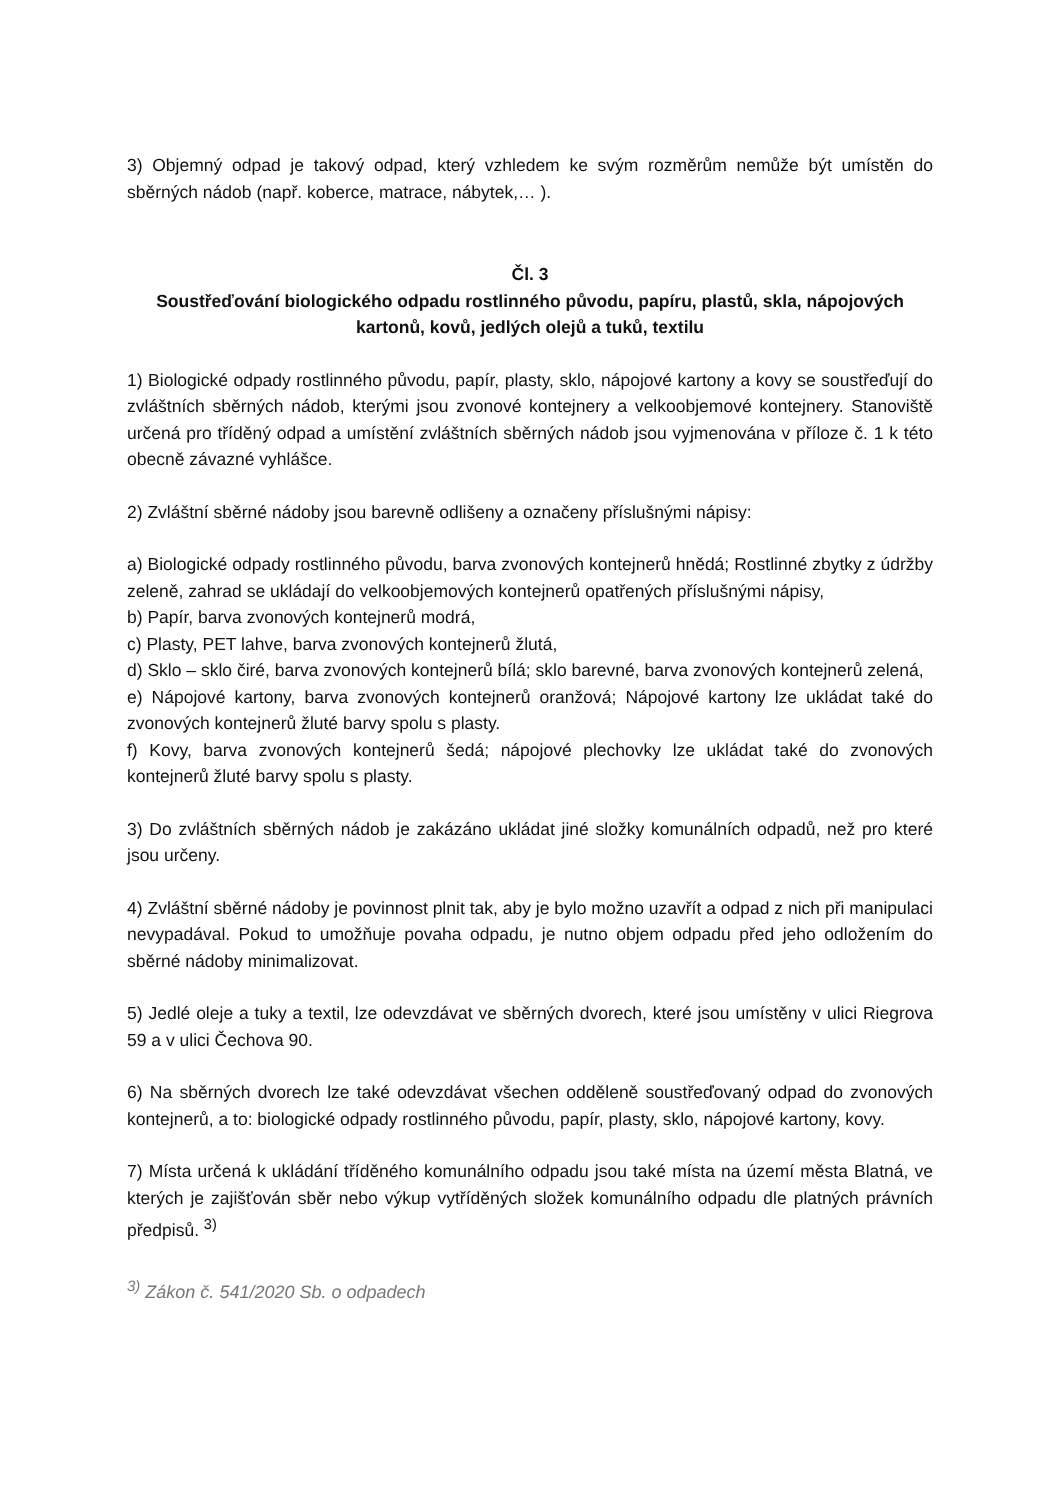3) Objemný odpad je takový odpad, který vzhledem ke svým rozměrům nemůže být umístěn do sběrných nádob (např. koberce, matrace, nábytek,… ).
Čl. 3
Soustřeďování biologického odpadu rostlinného původu, papíru, plastů, skla, nápojových kartonů, kovů, jedlých olejů a tuků, textilu
1) Biologické odpady rostlinného původu, papír, plasty, sklo, nápojové kartony a kovy se soustřeďují do zvláštních sběrných nádob, kterými jsou zvonové kontejnery a velkoobjemové kontejnery. Stanoviště určená pro tříděný odpad a umístění zvláštních sběrných nádob jsou vyjmenována v příloze č. 1 k této obecně závazné vyhlášce.
2) Zvláštní sběrné nádoby jsou barevně odlišeny a označeny příslušnými nápisy:
a) Biologické odpady rostlinného původu, barva zvonových kontejnerů hnědá; Rostlinné zbytky z údržby zeleně, zahrad se ukládají do velkoobjemových kontejnerů opatřených příslušnými nápisy,
b) Papír, barva zvonových kontejnerů modrá,
c) Plasty, PET lahve, barva zvonových kontejnerů žlutá,
d) Sklo – sklo čiré, barva zvonových kontejnerů bílá; sklo barevné, barva zvonových kontejnerů zelená,
e) Nápojové kartony, barva zvonových kontejnerů oranžová; Nápojové kartony lze ukládat také do zvonových kontejnerů žluté barvy spolu s plasty.
f) Kovy, barva zvonových kontejnerů šedá; nápojové plechovky lze ukládat také do zvonových kontejnerů žluté barvy spolu s plasty.
3) Do zvláštních sběrných nádob je zakázáno ukládat jiné složky komunálních odpadů, než pro které jsou určeny.
4) Zvláštní sběrné nádoby je povinnost plnit tak, aby je bylo možno uzavřít a odpad z nich při manipulaci nevypadával. Pokud to umožňuje povaha odpadu, je nutno objem odpadu před jeho odložením do sběrné nádoby minimalizovat.
5) Jedlé oleje a tuky a textil, lze odevzdávat ve sběrných dvorech, které jsou umístěny v ulici Riegrova 59 a v ulici Čechova 90.
6) Na sběrných dvorech lze také odevzdávat všechen odděleně soustřeďovaný odpad do zvonových kontejnerů, a to: biologické odpady rostlinného původu, papír, plasty, sklo, nápojové kartony, kovy.
7) Místa určená k ukládání tříděného komunálního odpadu jsou také místa na území města Blatná, ve kterých je zajišťován sběr nebo výkup vytříděných složek komunálního odpadu dle platných právních předpisů. <sup>3)</sup>
<sup>3)</sup> Zákon č. 541/2020 Sb. o odpadech